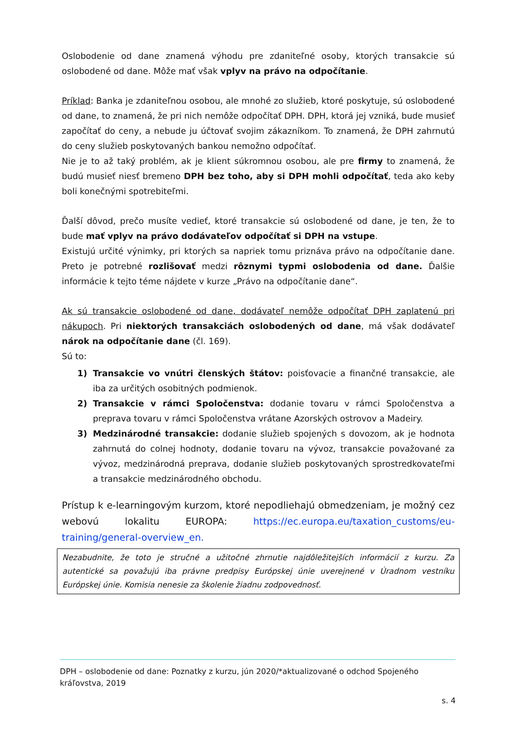Oslobodenie od dane znamená výhodu pre zdaniteľné osoby, ktorých transakcie sú oslobodené od dane. Môže mať však vplyv na právo na odpočítanie.
Príklad: Banka je zdaniteľnou osobou, ale mnohé zo služieb, ktoré poskytuje, sú oslobodené od dane, to znamená, že pri nich nemôže odpočítať DPH. DPH, ktorá jej vzniká, bude musieť započítať do ceny, a nebude ju účtovať svojim zákazníkom. To znamená, že DPH zahrnutú do ceny služieb poskytovaných bankou nemožno odpočítať.
Nie je to až taký problém, ak je klient súkromnou osobou, ale pre firmy to znamená, že budú musieť niesť bremeno DPH bez toho, aby si DPH mohli odpočítať, teda ako keby boli konečnými spotrebiteľmi.
Ďalší dôvod, prečo musíte vedieť, ktoré transakcie sú oslobodené od dane, je ten, že to bude mať vplyv na právo dodávateľov odpočítať si DPH na vstupe.
Existujú určité výnimky, pri ktorých sa napriek tomu priznáva právo na odpočítanie dane. Preto je potrebné rozlišovať medzi rôznymi typmi oslobodenia od dane. Ďalšie informácie k tejto téme nájdete v kurze „Právo na odpočítanie dane“.
Ak sú transakcie oslobodené od dane, dodávateľ nemôže odpočítať DPH zaplatenú pri nákupoch. Pri niektorých transakciách oslobodených od dane, má však dodávateľ nárok na odpočítanie dane (čl. 169).
Sú to:
1) Transakcie vo vnútri členských štátov: poisťovacie a finančné transakcie, ale iba za určitých osobitných podmienok.
2) Transakcie v rámci Spoločenstva: dodanie tovaru v rámci Spoločenstva a preprava tovaru v rámci Spoločenstva vrátane Azorských ostrovov a Madeiry.
3) Medzinárodné transakcie: dodanie služieb spojených s dovozom, ak je hodnota zahrnutá do colnej hodnoty, dodanie tovaru na vývoz, transakcie považované za vývoz, medzinárodná preprava, dodanie služieb poskytovaných sprostredkovateľmi a transakcie medzinárodného obchodu.
Prístup k e-learningovým kurzom, ktoré nepodliehajú obmedzeniam, je možný cez webovú lokalitu EUROPA: https://ec.europa.eu/taxation_customs/eu-training/general-overview_en.
Nezabudnite, že toto je stručné a užitočné zhrnutie najdôležitejších informácií z kurzu. Za autentické sa považujú iba právne predpisy Európskej únie uverejnené v Úradnom vestníku Európskej únie. Komisia nenesie za školenie žiadnu zodpovednosť.
DPH – oslobodenie od dane: Poznatky z kurzu, jún 2020/*aktualizované o odchod Spojeného kráľovstva, 2019
s. 4